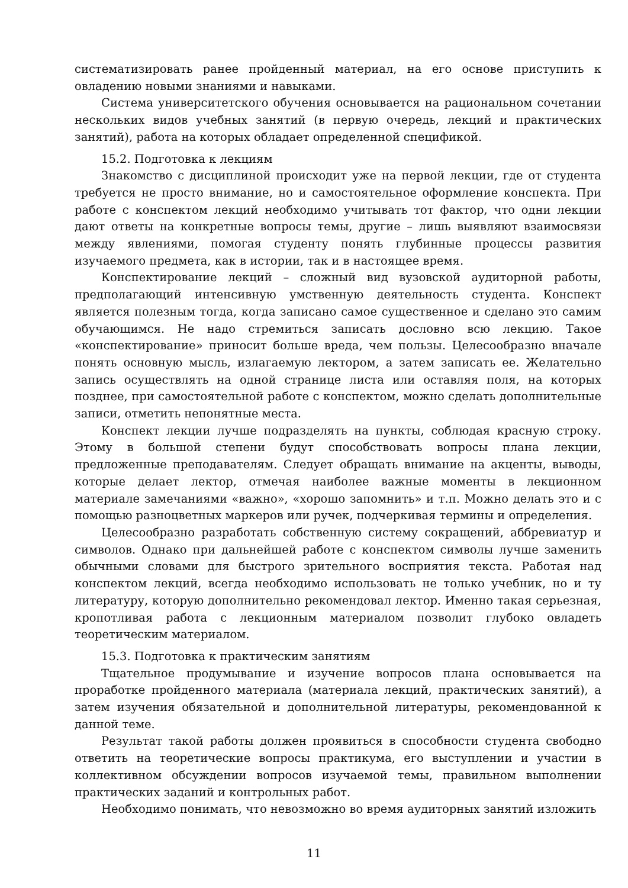систематизировать ранее пройденный материал, на его основе приступить к овладению новыми знаниями и навыками.
Система университетского обучения основывается на рациональном сочетании нескольких видов учебных занятий (в первую очередь, лекций и практических занятий), работа на которых обладает определенной спецификой.
15.2. Подготовка к лекциям
Знакомство с дисциплиной происходит уже на первой лекции, где от студента требуется не просто внимание, но и самостоятельное оформление конспекта. При работе с конспектом лекций необходимо учитывать тот фактор, что одни лекции дают ответы на конкретные вопросы темы, другие – лишь выявляют взаимосвязи между явлениями, помогая студенту понять глубинные процессы развития изучаемого предмета, как в истории, так и в настоящее время.
Конспектирование лекций – сложный вид вузовской аудиторной работы, предполагающий интенсивную умственную деятельность студента. Конспект является полезным тогда, когда записано самое существенное и сделано это самим обучающимся. Не надо стремиться записать дословно всю лекцию. Такое «конспектирование» приносит больше вреда, чем пользы. Целесообразно вначале понять основную мысль, излагаемую лектором, а затем записать ее. Желательно запись осуществлять на одной странице листа или оставляя поля, на которых позднее, при самостоятельной работе с конспектом, можно сделать дополнительные записи, отметить непонятные места.
Конспект лекции лучше подразделять на пункты, соблюдая красную строку. Этому в большой степени будут способствовать вопросы плана лекции, предложенные преподавателям. Следует обращать внимание на акценты, выводы, которые делает лектор, отмечая наиболее важные моменты в лекционном материале замечаниями «важно», «хорошо запомнить» и т.п. Можно делать это и с помощью разноцветных маркеров или ручек, подчеркивая термины и определения.
Целесообразно разработать собственную систему сокращений, аббревиатур и символов. Однако при дальнейшей работе с конспектом символы лучше заменить обычными словами для быстрого зрительного восприятия текста. Работая над конспектом лекций, всегда необходимо использовать не только учебник, но и ту литературу, которую дополнительно рекомендовал лектор. Именно такая серьезная, кропотливая работа с лекционным материалом позволит глубоко овладеть теоретическим материалом.
15.3. Подготовка к практическим занятиям
Тщательное продумывание и изучение вопросов плана основывается на проработке пройденного материала (материала лекций, практических занятий), а затем изучения обязательной и дополнительной литературы, рекомендованной к данной теме.
Результат такой работы должен проявиться в способности студента свободно ответить на теоретические вопросы практикума, его выступлении и участии в коллективном обсуждении вопросов изучаемой темы, правильном выполнении практических заданий и контрольных работ.
Необходимо понимать, что невозможно во время аудиторных занятий изложить
11